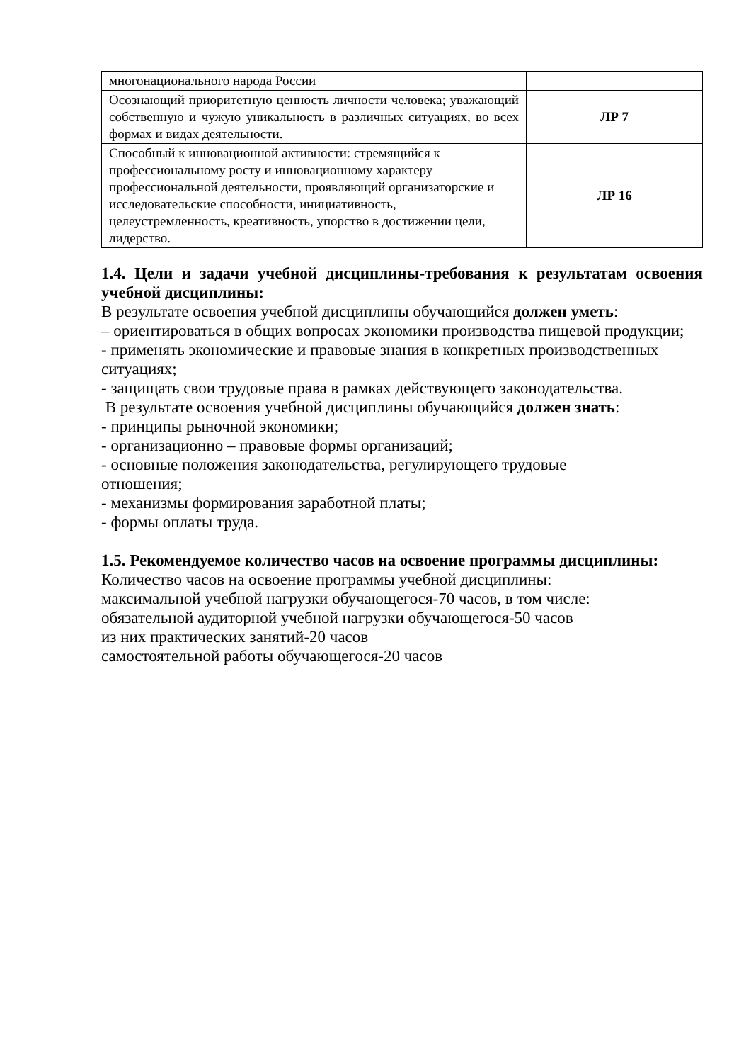| многонационального народа России | |
| Осознающий приоритетную ценность личности человека; уважающий собственную и чужую уникальность в различных ситуациях, во всех формах и видах деятельности. | ЛР 7 |
| Способный к инновационной активности: стремящийся к профессиональному росту и инновационному характеру профессиональной деятельности, проявляющий организаторские и исследовательские способности, инициативность, целеустремленность, креативность, упорство в достижении цели, лидерство. | ЛР 16 |
1.4. Цели и задачи учебной дисциплины-требования к результатам освоения учебной дисциплины:
В результате освоения учебной дисциплины обучающийся должен уметь:
– ориентироваться в общих вопросах экономики производства пищевой продукции;
- применять экономические и правовые знания в конкретных производственных ситуациях;
- защищать свои трудовые права в рамках действующего законодательства.
В результате освоения учебной дисциплины обучающийся должен знать:
- принципы рыночной экономики;
- организационно – правовые формы организаций;
- основные положения законодательства, регулирующего трудовые
отношения;
- механизмы формирования заработной платы;
- формы оплаты труда.
1.5. Рекомендуемое количество часов на освоение программы дисциплины:
Количество часов на освоение программы учебной дисциплины:
максимальной учебной нагрузки обучающегося-70 часов, в том числе:
обязательной аудиторной учебной нагрузки обучающегося-50 часов
из них практических занятий-20 часов
самостоятельной работы обучающегося-20 часов